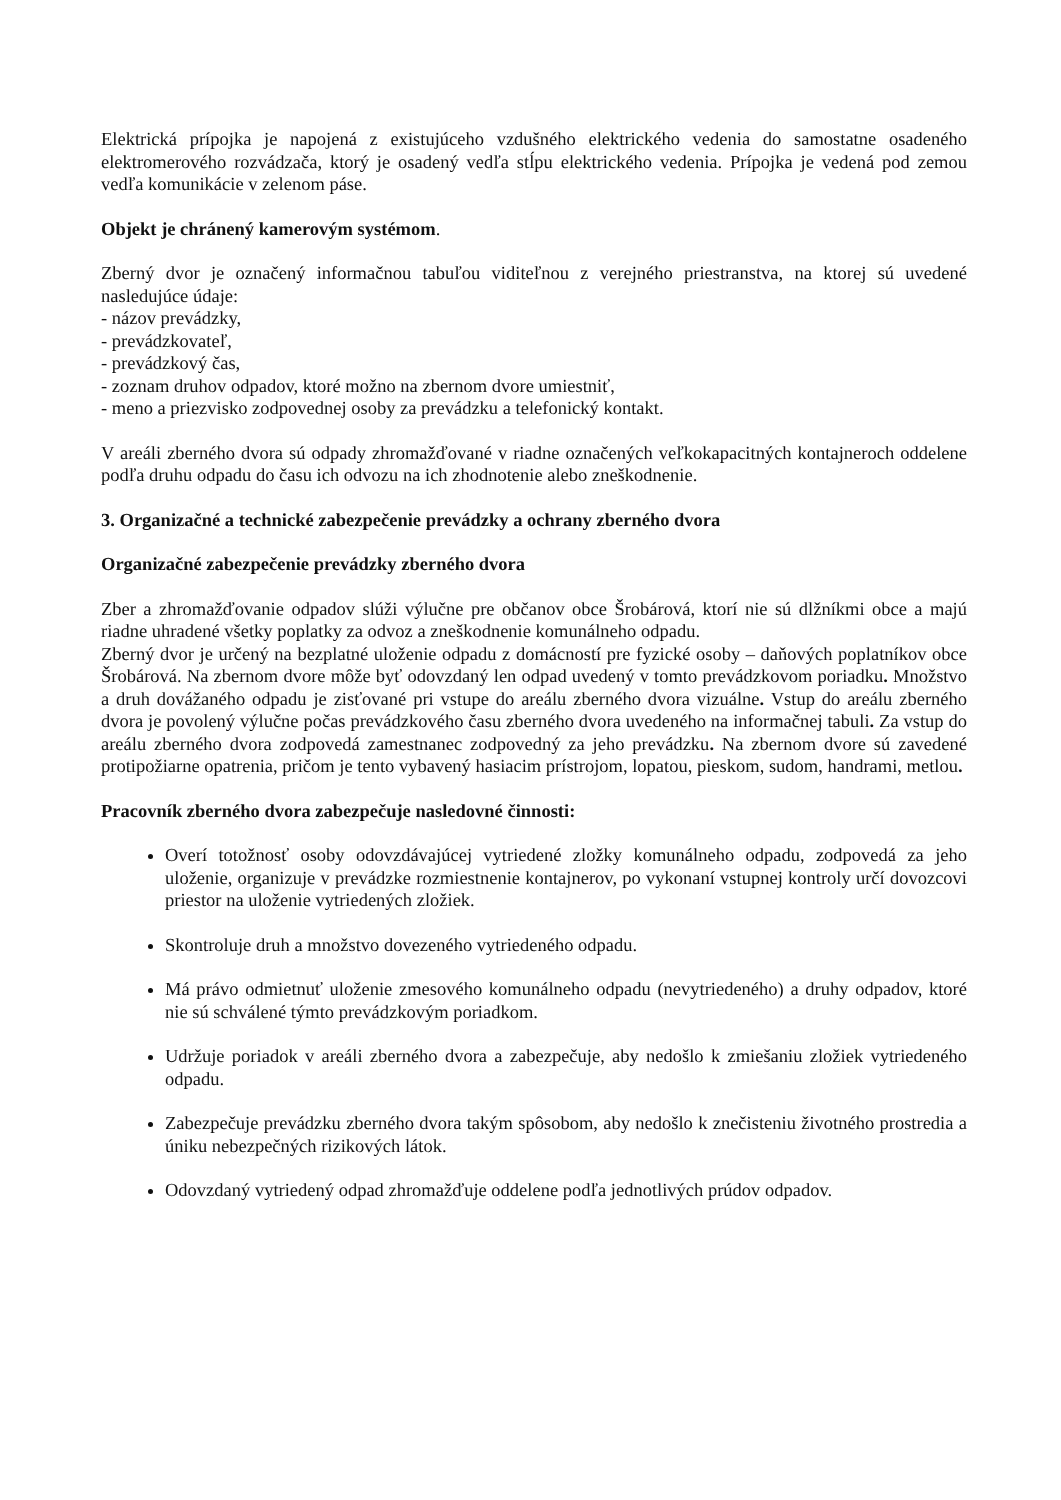Elektrická prípojka je napojená z existujúceho vzdušného elektrického vedenia do samostatne osadeného elektromerového rozvádzača, ktorý je osadený vedľa stĺpu elektrického vedenia. Prípojka je vedená pod zemou vedľa komunikácie v zelenom páse.
Objekt je chránený kamerovým systémom.
Zberný dvor je označený informačnou tabuľou viditeľnou z verejného priestranstva, na ktorej sú uvedené nasledujúce údaje:
- názov prevádzky,
- prevádzkovateľ,
- prevádzkový čas,
- zoznam druhov odpadov, ktoré možno na zbernom dvore umiestniť,
- meno a priezvisko zodpovednej osoby za prevádzku a telefonický kontakt.
V areáli zberného dvora sú odpady zhromažďované v riadne označených veľkokapacitných kontajneroch oddelene podľa druhu odpadu do času ich odvozu na ich zhodnotenie alebo zneškodnenie.
3. Organizačné a technické zabezpečenie prevádzky a ochrany zberného dvora
Organizačné zabezpečenie prevádzky zberného dvora
Zber a zhromažďovanie odpadov slúži výlučne pre občanov obce Šrobárová, ktorí nie sú dlžníkmi obce a majú riadne uhradené všetky poplatky za odvoz a zneškodnenie komunálneho odpadu.
Zberný dvor je určený na bezplatné uloženie odpadu z domácností pre fyzické osoby – daňových poplatníkov obce Šrobárová. Na zbernom dvore môže byť odovzdaný len odpad uvedený v tomto prevádzkovom poriadku. Množstvo a druh dovážaného odpadu je zisťované pri vstupe do areálu zberného dvora vizuálne. Vstup do areálu zberného dvora je povolený výlučne počas prevádzkového času zberného dvora uvedeného na informačnej tabuli. Za vstup do areálu zberného dvora zodpovedá zamestnanec zodpovedný za jeho prevádzku. Na zbernom dvore sú zavedené protipožiarne opatrenia, pričom je tento vybavený hasiacim prístrojom, lopatou, pieskom, sudom, handrami, metlou.
Pracovník zberného dvora zabezpečuje nasledovné činnosti:
Overí totožnosť osoby odovzdávajúcej vytriedené zložky komunálneho odpadu, zodpovedá za jeho uloženie, organizuje v prevádzke rozmiestnenie kontajnerov, po vykonaní vstupnej kontroly určí dovozcovi priestor na uloženie vytriedených zložiek.
Skontroluje druh a množstvo dovezeného vytriedeného odpadu.
Má právo odmietnuť uloženie zmesového komunálneho odpadu (nevytriedeného) a druhy odpadov, ktoré nie sú schválené týmto prevádzkovým poriadkom.
Udržuje poriadok v areáli zberného dvora a zabezpečuje, aby nedošlo k zmiešaniu zložiek vytriedeného odpadu.
Zabezpečuje prevádzku zberného dvora takým spôsobom, aby nedošlo k znečisteniu životného prostredia a úniku nebezpečných rizikových látok.
Odovzdaný vytriedený odpad zhromažďuje oddelene podľa jednotlivých prúdov odpadov.